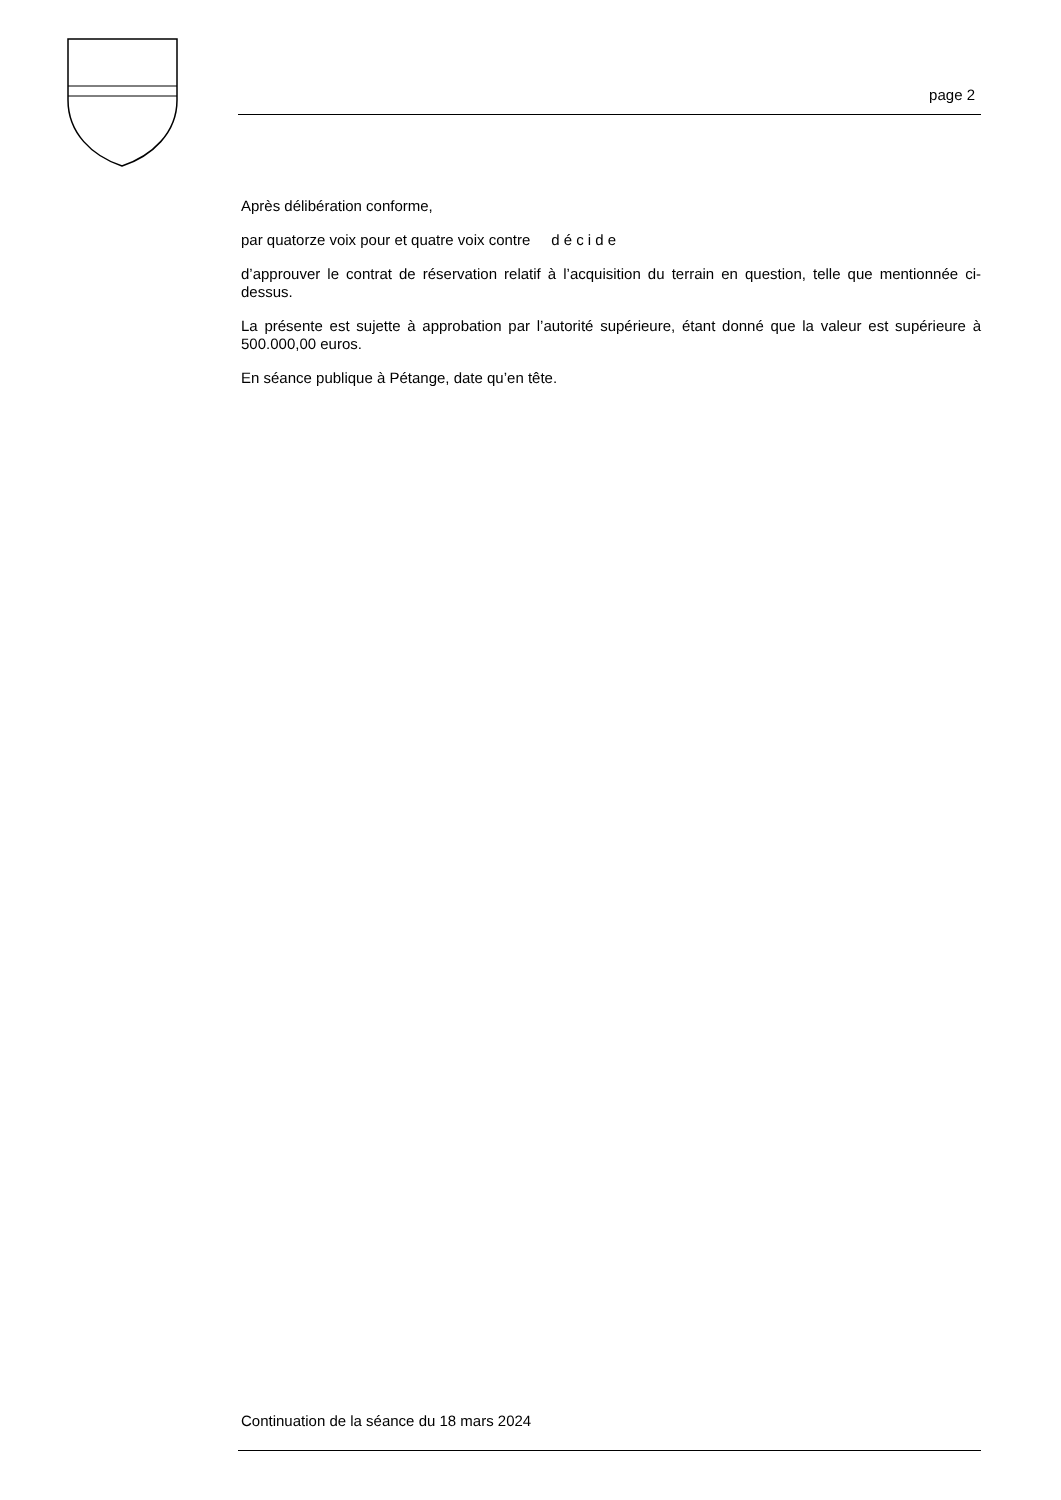page 2
Après délibération conforme,
par quatorze voix pour et quatre voix contre d é c i d e
d’approuver le contrat de réservation relatif à l’acquisition du terrain en question, telle que mentionnée ci-dessus.
La présente est sujette à approbation par l’autorité supérieure, étant donné que la valeur est supérieure à 500.000,00 euros.
En séance publique à Pétange, date qu’en tête.
Continuation de la séance du 18 mars 2024